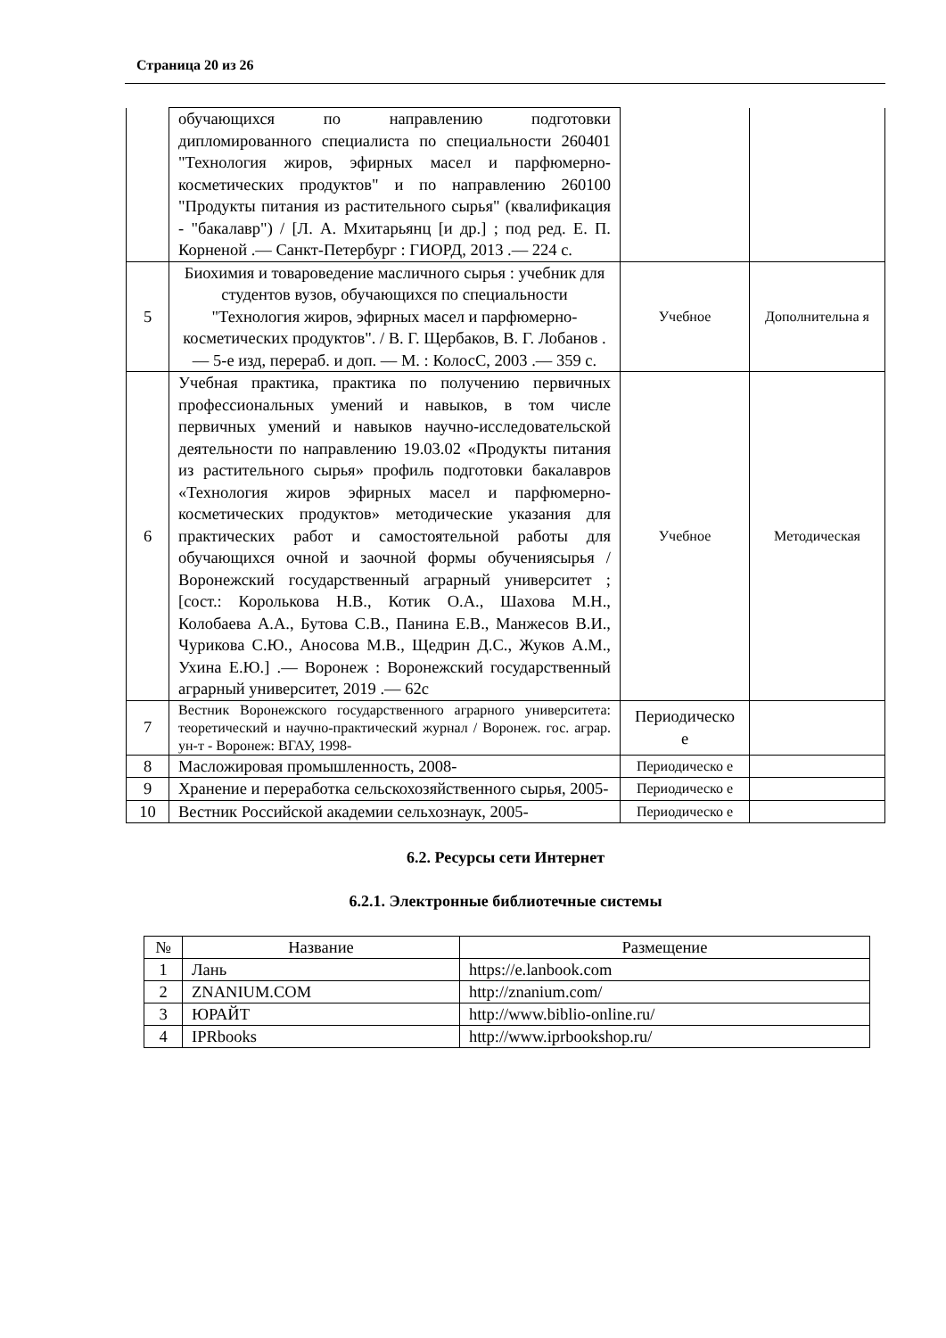Страница 20 из 26
| | обучающихся по направлению подготовки дипломированного специалиста по специальности 260401 "Технология жиров, эфирных масел и парфюмерно-косметических продуктов" и по направлению 260100 "Продукты питания из растительного сырья" (квалификация - "бакалавр") / [Л. А. Мхитарьянц [и др.] ; под ред. Е. П. Корненой .— Санкт-Петербург : ГИОРД, 2013 .— 224 с. | | |
| 5 | Биохимия и товароведение масличного сырья : учебник для студентов вузов, обучающихся по специальности "Технология жиров, эфирных масел и парфюмерно-косметических продуктов". / В. Г. Щербаков, В. Г. Лобанов .— 5-е изд, перераб. и доп. — М. : КолосС, 2003 .— 359 с. | Учебное | Дополнительна я |
| 6 | Учебная практика, практика по получению первичных профессиональных умений и навыков, в том числе первичных умений и навыков научно-исследовательской деятельности по направлению 19.03.02 «Продукты питания из растительного сырья» профиль подготовки бакалавров «Технология жиров эфирных масел и парфюмерно-косметических продуктов» методические указания для практических работ и самостоятельной работы для обучающихся очной и заочной формы обучениясырья / Воронежский государственный аграрный университет ; [сост.: Королькова Н.В., Котик О.А., Шахова М.Н., Колобаева А.А., Бутова С.В., Панина Е.В., Манжесов В.И., Чурикова С.Ю., Аносова М.В., Щедрин Д.С., Жуков А.М., Ухина Е.Ю.] .— Воронеж : Воронежский государственный аграрный университет, 2019 .— 62с | Учебное | Методическая |
| 7 | Вестник Воронежского государственного аграрного университета: теоретический и научно-практический журнал / Воронеж. гос. аграр. ун-т - Воронеж: ВГАУ, 1998- | Периодическо е | |
| 8 | Масложировая промышленность, 2008- | Периодическо е | |
| 9 | Хранение и переработка сельскохозяйственного сырья, 2005- | Периодическо е | |
| 10 | Вестник Российской академии сельхознаук, 2005- | Периодическо е | |
6.2. Ресурсы сети Интернет
6.2.1. Электронные библиотечные системы
| № | Название | Размещение |
| --- | --- | --- |
| 1 | Лань | https://e.lanbook.com |
| 2 | ZNANIUM.COM | http://znanium.com/ |
| 3 | ЮРАЙТ | http://www.biblio-online.ru/ |
| 4 | IPRbooks | http://www.iprbookshop.ru/ |